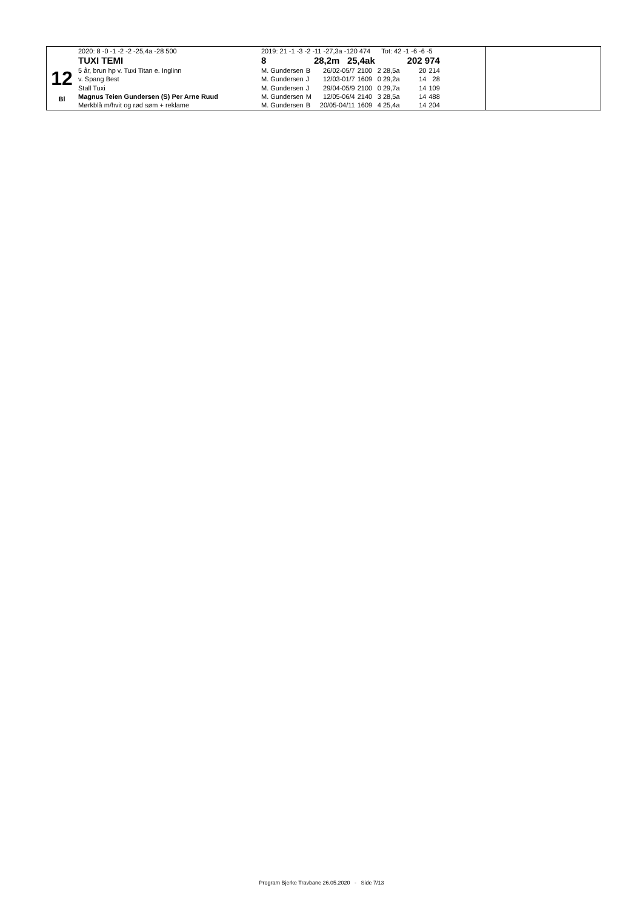12
Bl
| 2020: 8 -0 -1 -2 -2 -25,4a -28 500 | 2019: 21 -1 -3 -2 -11 -27,3a -120 474 Tot: 42 -1 -6 -6 -5 | | | | | | |
| TUXI TEMI | 8 | | 28,2m 25,4ak | | 202 974 | | |
| 5 år, brun hp v. Tuxi Titan e. Inglinn | M. Gundersen | B | 26/02-05/7 | 2100 | 2 28,5a | 20 | 214 |
| v. Spang Best | M. Gundersen | J | 12/03-01/7 | 1609 | 0 29,2a | 14 | 28 |
| Stall Tuxi | M. Gundersen | J | 29/04-05/9 | 2100 | 0 29,7a | 14 | 109 |
| Magnus Teien Gundersen (S) Per Arne Ruud | M. Gundersen | M | 12/05-06/4 | 2140 | 3 28,5a | 14 | 488 |
| Mørkblå m/hvit og rød søm + reklame | M. Gundersen | B | 20/05-04/11 | 1609 | 4 25,4a | 14 | 204 |
Program Bjerke Travbane 26.05.2020 - Side 7/13